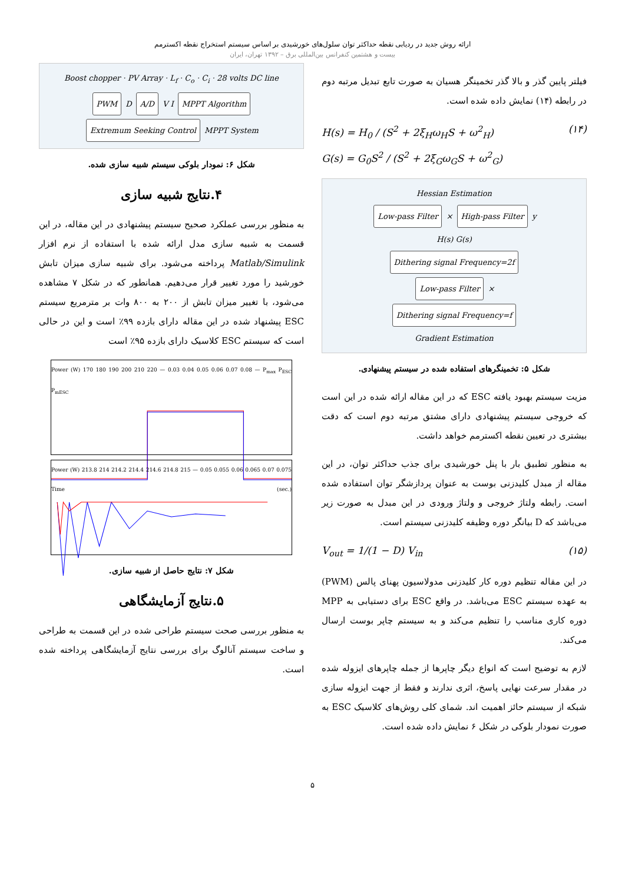ارائه روش جدید در ردیابی نقطه حداکثر توان سلول‌های خورشیدی بر اساس سیستم استخراج نقطه اکسترمم
بیست و هشتمین کنفرانس بین‌المللی برق – ۱۳۹۲ تهران، ایران
فیلتر پایین گذر و بالا گذر تخمینگر هسیان به صورت تابع تبدیل مرتبه دوم در رابطه (۱۴) نمایش داده شده است.
H(s) = H<sub>0</sub> / (S<sup>2</sup> + 2ξ<sub>H</sub>ω<sub>H</sub>S + ω<sup>2</sup><sub>H</sub>)
G(s) = G<sub>0</sub>S<sup>2</sup> / (S<sup>2</sup> + 2ξ<sub>G</sub>ω<sub>G</sub>S + ω<sup>2</sup><sub>G</sub>) (۱۴)
Hessian Estimation
Low-pass Filter × High-pass Filter y
H(s) G(s)
Dithering signal Frequency=2f
Low-pass Filter ×
Dithering signal Frequency=f
Gradient Estimation
شکل ۵: تخمینگرهای استفاده شده در سیستم پیشنهادی.
مزیت سیستم بهبود یافته ESC که در این مقاله ارائه شده در این است که خروجی سیستم پیشنهادی دارای مشتق مرتبه دوم است که دقت بیشتری در تعیین نقطه اکسترمم خواهد داشت.
به منظور تطبیق بار با پنل خورشیدی برای جذب حداکثر توان، در این مقاله از مبدل کلیدزنی بوست به عنوان پردازشگر توان استفاده شده است. رابطه ولتاژ خروجی و ولتاژ ورودی در این مبدل به صورت زیر می‌باشد که D بیانگر دوره وظیفه کلیدزنی سیستم است.
V<sub>out</sub> = 1/(1 − D) V<sub>in</sub> (۱۵)
در این مقاله تنظیم دوره کار کلیدزنی مدولاسیون پهنای پالس (PWM) به عهده سیستم ESC می‌باشد. در واقع ESC برای دستیابی به MPP دوره کاری مناسب را تنظیم می‌کند و به سیستم چاپر بوست ارسال می‌کند.
لازم به توضیح است که انواع دیگر چاپرها از جمله چاپرهای ایزوله شده در مقدار سرعت نهایی پاسخ، اثری ندارند و فقط از جهت ایزوله سازی شبکه از سیستم حائز اهمیت اند. شمای کلی روش‌های کلاسیک ESC به صورت نمودار بلوکی در شکل ۶ نمایش داده شده است.
Boost chopper · PV Array · L<sub>f</sub> · C<sub>o</sub> · C<sub>i</sub> · 28 volts DC line
PWM D A/D V I MPPT Algorithm
Extremum Seeking Control MPPT System
شکل ۶: نمودار بلوکی سیستم شبیه سازی شده.
۴.نتایج شبیه سازی
به منظور بررسی عملکرد صحیح سیستم پیشنهادی در این مقاله، در این قسمت به شبیه سازی مدل ارائه شده با استفاده از نرم افزار Matlab/Simulink پرداخته می‌شود. برای شبیه سازی میزان تابش خورشید را مورد تغییر قرار می‌دهیم. همانطور که در شکل ۷ مشاهده می‌شود، با تغییر میزان تابش از ۲۰۰ به ۸۰۰ وات بر مترمربع سیستم ESC پیشنهاد شده در این مقاله دارای بازده ۹۹٪ است و این در حالی است که سیستم ESC کلاسیک دارای بازده ۹۵٪ است
Power (W) 170 180 190 200 210 220 — 0.03 0.04 0.05 0.06 0.07 0.08 — P<sub>max</sub> P<sub>ESC</sub> P<sub>mESC</sub>
Power (W) 213.8 214 214.2 214.4 214.6 214.8 215 — 0.05 0.055 0.06 0.065 0.07 0.075 Time (sec.)
شکل ۷: نتایج حاصل از شبیه سازی.
۵.نتایج آزمایشگاهی
به منظور بررسی صحت سیستم طراحی شده در این قسمت به طراحی و ساخت سیستم آنالوگ برای بررسی نتایج آزمایشگاهی پرداخته شده است.
۵